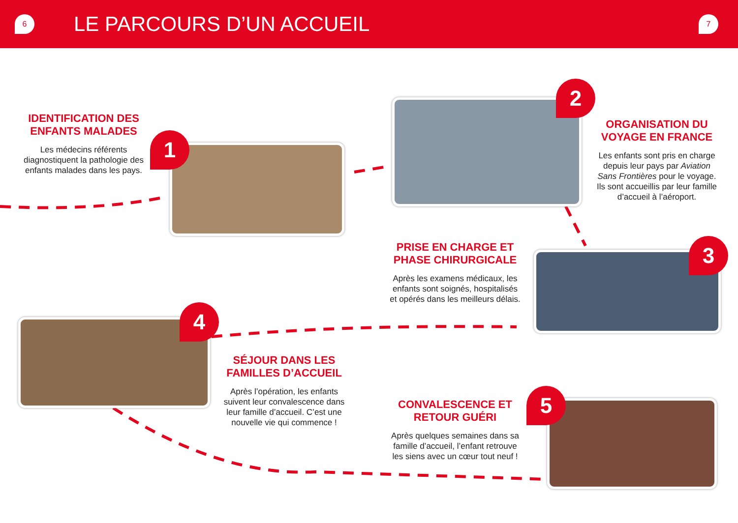6
LE PARCOURS D’UN ACCUEIL
7
IDENTIFICATION DES ENFANTS MALADES
Les médecins référents diagnostiquent la pathologie des enfants malades dans les pays.
1
2
ORGANISATION DU VOYAGE EN FRANCE
Les enfants sont pris en charge depuis leur pays par Aviation Sans Frontières pour le voyage. Ils sont accueillis par leur famille d’accueil à l’aéroport.
PRISE EN CHARGE ET PHASE CHIRURGICALE
Après les examens médicaux, les enfants sont soignés, hospitalisés et opérés dans les meilleurs délais.
3
4
SÉJOUR DANS LES FAMILLES D’ACCUEIL
Après l’opération, les enfants suivent leur convalescence dans leur famille d’accueil. C’est une nouvelle vie qui commence !
CONVALESCENCE ET RETOUR GUÉRI
Après quelques semaines dans sa famille d’accueil, l’enfant retrouve les siens avec un cœur tout neuf !
5